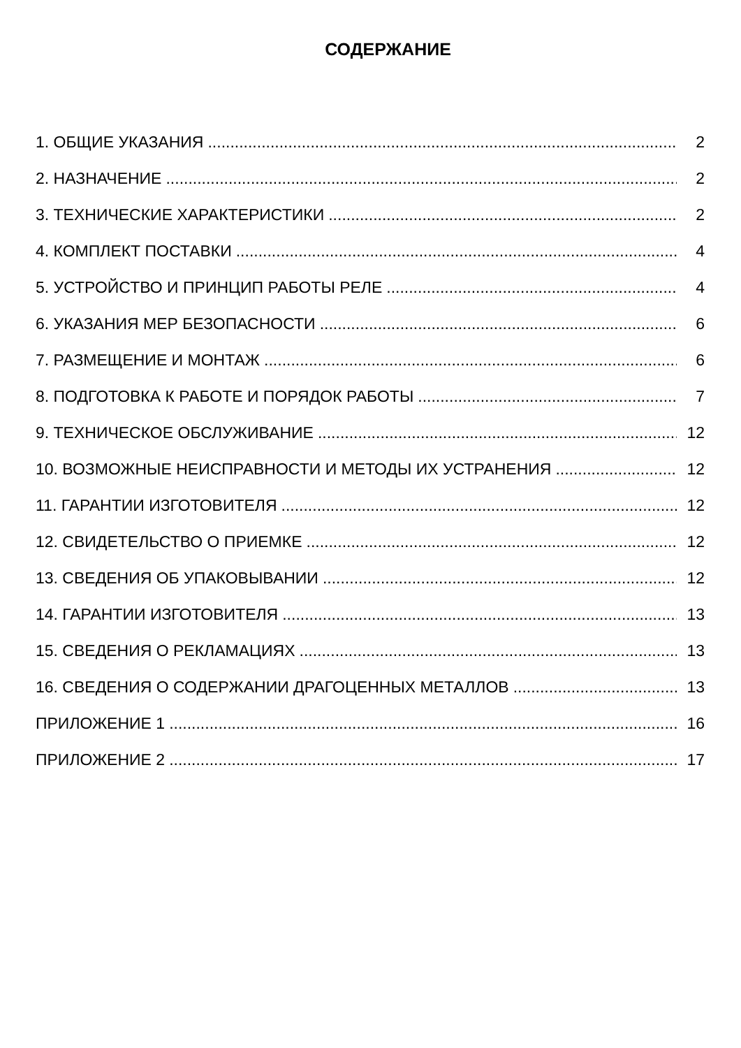СОДЕРЖАНИЕ
1. ОБЩИЕ УКАЗАНИЯ 2
2. НАЗНАЧЕНИЕ 2
3. ТЕХНИЧЕСКИЕ ХАРАКТЕРИСТИКИ 2
4. КОМПЛЕКТ ПОСТАВКИ 4
5. УСТРОЙСТВО И ПРИНЦИП РАБОТЫ РЕЛЕ 4
6. УКАЗАНИЯ МЕР БЕЗОПАСНОСТИ 6
7. РАЗМЕЩЕНИЕ И МОНТАЖ 6
8. ПОДГОТОВКА К РАБОТЕ И ПОРЯДОК РАБОТЫ 7
9. ТЕХНИЧЕСКОЕ ОБСЛУЖИВАНИЕ 12
10. ВОЗМОЖНЫЕ НЕИСПРАВНОСТИ И МЕТОДЫ ИХ УСТРАНЕНИЯ 12
11. ГАРАНТИИ ИЗГОТОВИТЕЛЯ 12
12. СВИДЕТЕЛЬСТВО О ПРИЕМКЕ 12
13. СВЕДЕНИЯ ОБ УПАКОВЫВАНИИ 12
14. ГАРАНТИИ ИЗГОТОВИТЕЛЯ 13
15. СВЕДЕНИЯ О РЕКЛАМАЦИЯХ 13
16. СВЕДЕНИЯ О СОДЕРЖАНИИ ДРАГОЦЕННЫХ МЕТАЛЛОВ 13
ПРИЛОЖЕНИЕ 1 16
ПРИЛОЖЕНИЕ 2 17